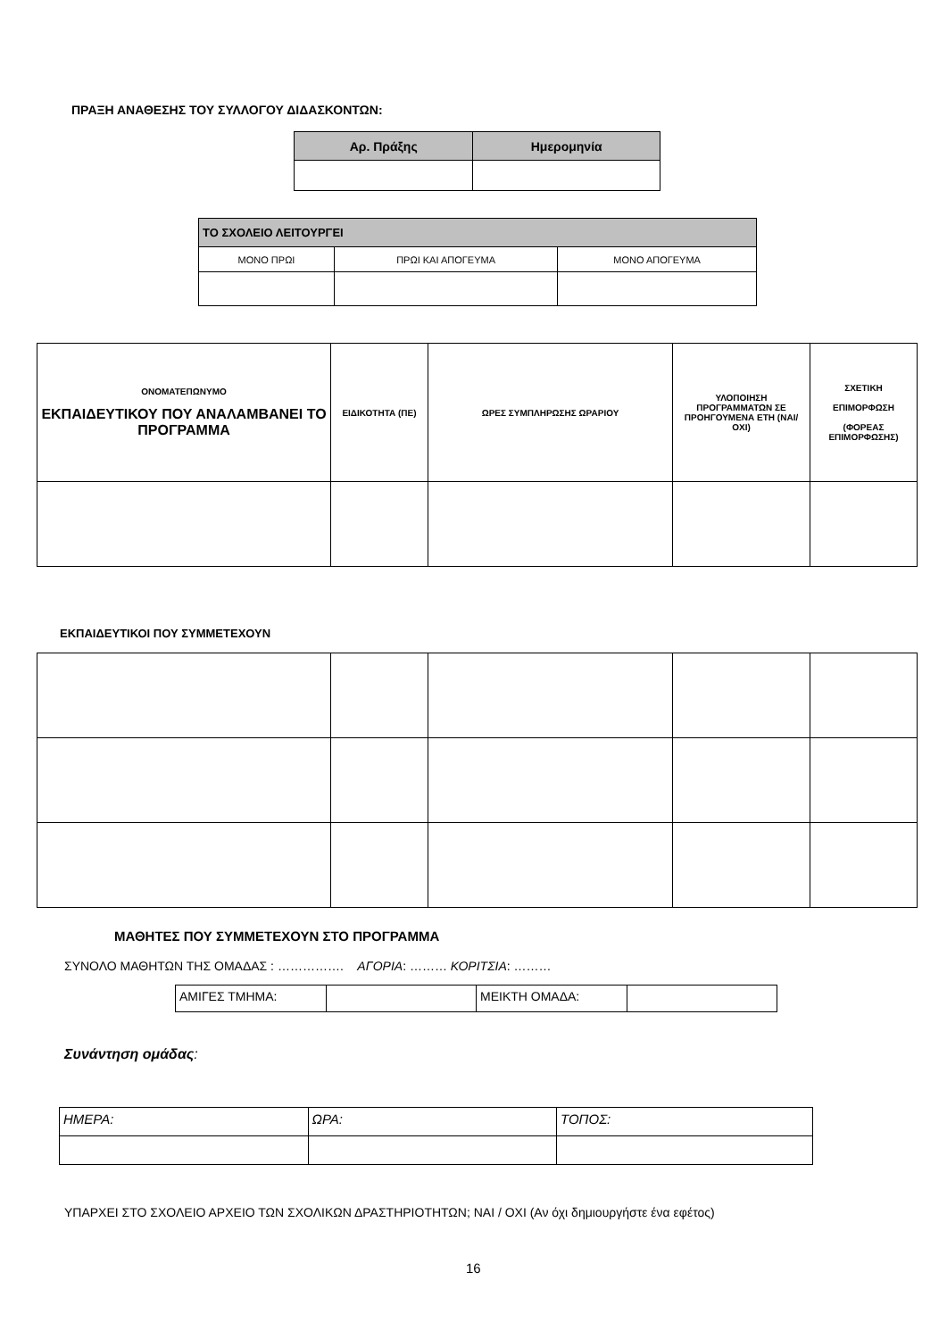ΠΡΑΞΗ ΑΝΑΘΕΣΗΣ ΤΟΥ ΣΥΛΛΟΓΟΥ ΔΙΔΑΣΚΟΝΤΩΝ:
| Αρ. Πράξης | Ημερομηνία |
| --- | --- |
| ΤΟ ΣΧΟΛΕΙΟ ΛΕΙΤΟΥΡΓΕΙ | | |
| --- | --- | --- |
| ΜΟΝΟ ΠΡΩΙ | ΠΡΩΙ ΚΑΙ ΑΠΟΓΕΥΜΑ | ΜΟΝΟ ΑΠΟΓΕΥΜΑ |
| ΟΝΟΜΑΤΕΠΩΝΥΜΟ ΕΚΠΑΙΔΕΥΤΙΚΟΥ ΠΟΥ ΑΝΑΛΑΜΒΑΝΕΙ ΤΟ ΠΡΟΓΡΑΜΜΑ | ΕΙΔΙΚΟΤΗΤΑ (ΠΕ) | ΩΡΕΣ ΣΥΜΠΛΗΡΩΣΗΣ ΩΡΑΡΙΟΥ | ΥΛΟΠΟΙΗΣΗ ΠΡΟΓΡΑΜΜΑΤΩΝ ΣΕ ΠΡΟΗΓΟΥΜΕΝΑ ΕΤΗ (ΝΑΙ/ΟΧΙ) | ΣΧΕΤΙΚΗ ΕΠΙΜΟΡΦΩΣΗ (ΦΟΡΕΑΣ ΕΠΙΜΟΡΦΩΣΗΣ) |
ΕΚΠΑΙΔΕΥΤΙΚΟΙ ΠΟΥ ΣΥΜΜΕΤΕΧΟΥΝ
ΜΑΘΗΤΕΣ ΠΟΥ ΣΥΜΜΕΤΕΧΟΥΝ ΣΤΟ ΠΡΟΓΡΑΜΜΑ
ΣΥΝΟΛΟ ΜΑΘΗΤΩΝ ΤΗΣ ΟΜΑΔΑΣ : ……………. ΑΓΟΡΙΑ: ……… ΚΟΡΙΤΣΙΑ: ………
| ΑΜΙΓΕΣ ΤΜΗΜΑ: | | ΜΕΙΚΤΗ ΟΜΑΔΑ: | |
Συνάντηση ομάδας:
| ΗΜΕΡΑ: | ΩΡΑ: | ΤΟΠΟΣ: |
ΥΠΑΡΧΕΙ ΣΤΟ ΣΧΟΛΕΙΟ ΑΡΧΕΙΟ ΤΩΝ ΣΧΟΛΙΚΩΝ ΔΡΑΣΤΗΡΙΟΤΗΤΩΝ; ΝΑΙ / ΟΧΙ (Αν όχι δημιουργήστε ένα εφέτος)
16